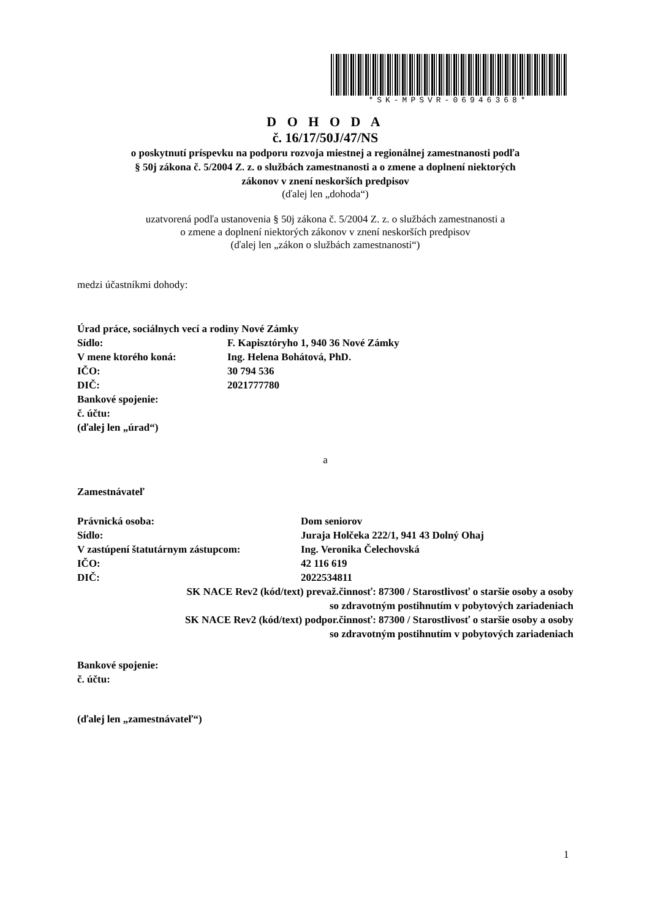*SK-MPSVR-06946368*
D O H O D A
č. 16/17/50J/47/NS
o poskytnutí príspevku na podporu rozvoja miestnej a regionálnej zamestnanosti podľa
§ 50j zákona č. 5/2004 Z. z. o službách zamestnanosti a o zmene a doplnení niektorých
zákonov v znení neskorších predpisov
(ďalej len „dohoda“)
uzatvorená podľa ustanovenia § 50j zákona č. 5/2004 Z. z. o službách zamestnanosti a
o zmene a doplnení niektorých zákonov v znení neskorších predpisov
(ďalej len „zákon o službách zamestnanosti“)
medzi účastníkmi dohody:
Úrad práce, sociálnych vecí a rodiny Nové Zámky
Sídlo: F. Kapisztóryho 1, 940 36 Nové Zámky
V mene ktorého koná: Ing. Helena Bohátová, PhD.
IČO: 30 794 536
DIČ: 2021777780
Bankové spojenie:
č. účtu:
(ďalej len „úrad“)
a
Zamestnávateľ
Právnická osoba: Dom seniorov
Sídlo: Juraja Holčeka 222/1, 941 43 Dolný Ohaj
V zastúpení štatutárnym zástupcom: Ing. Veronika Čelechovská
IČO: 42 116 619
DIČ: 2022534811
SK NACE Rev2 (kód/text) prevaž.činnosť: 87300 / Starostlivosť o staršie osoby a osoby
so zdravotným postihnutím v pobytových zariadeniach
SK NACE Rev2 (kód/text) podpor.činnosť: 87300 / Starostlivosť o staršie osoby a osoby
so zdravotným postihnutím v pobytových zariadeniach
Bankové spojenie:
č. účtu:
(ďalej len „zamestnávateľ“)
1